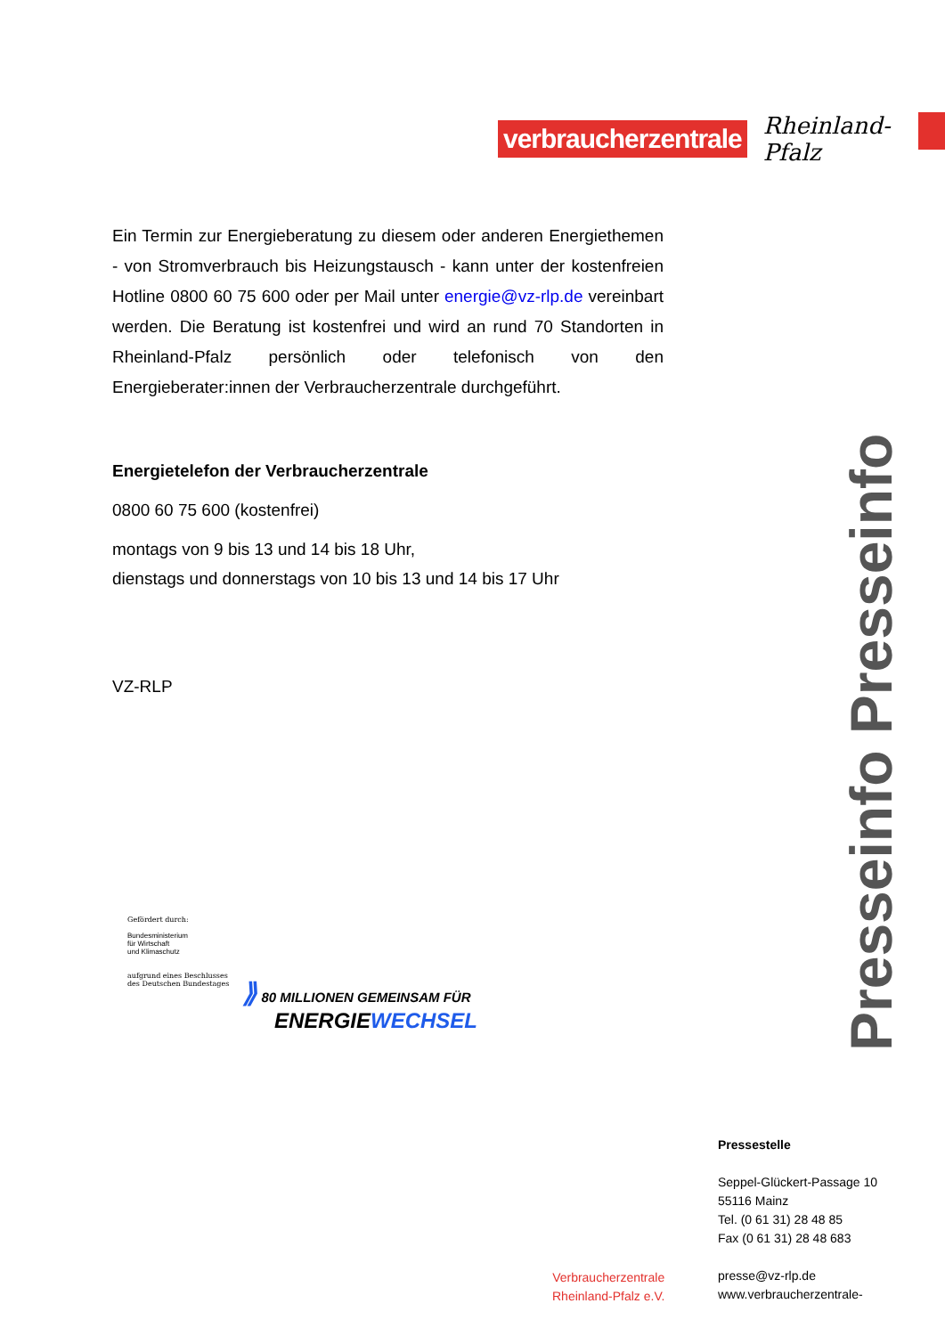verbraucherzentrale Rheinland-Pfalz
Ein Termin zur Energieberatung zu diesem oder anderen Energiethemen - von Stromverbrauch bis Heizungstausch - kann unter der kostenfreien Hotline 0800 60 75 600 oder per Mail unter energie@vz-rlp.de vereinbart werden. Die Beratung ist kostenfrei und wird an rund 70 Standorten in Rheinland-Pfalz persönlich oder telefonisch von den Energieberater:innen der Verbraucherzentrale durchgeführt.
Energietelefon der Verbraucherzentrale
0800 60 75 600 (kostenfrei)
montags von 9 bis 13 und 14 bis 18 Uhr,
dienstags und donnerstags von 10 bis 13 und 14 bis 17 Uhr
VZ-RLP
Presseinfo Presseinfo
Gefördert durch:
Bundesministerium
für Wirtschaft
und Klimaschutz
aufgrund eines Beschlusses
des Deutschen Bundestages
⟫ 80 MILLIONEN GEMEINSAM FÜR
ENERGIEWECHSEL
Verbraucherzentrale
Rheinland-Pfalz e.V.
Pressestelle
Seppel-Glückert-Passage 10
55116 Mainz
Tel. (0 61 31) 28 48 85
Fax (0 61 31) 28 48 683
presse@vz-rlp.de
www.verbraucherzentrale-